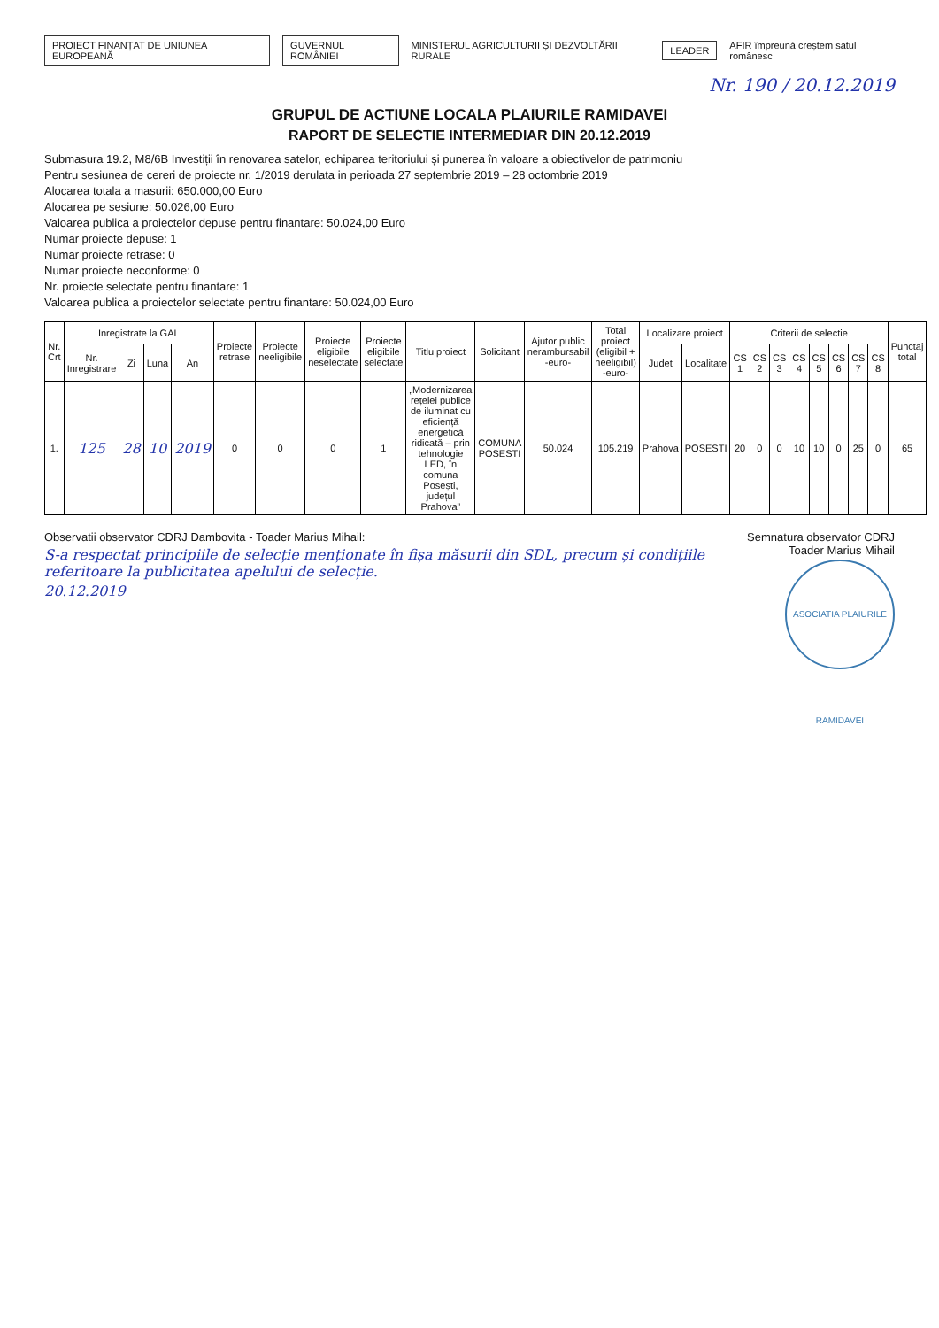PROIECT FINANȚAT DE UNIUNEA EUROPEANĂ GUVERNUL ROMÂNIEI MINISTERUL AGRICULTURII ȘI DEZVOLTĂRII RURALE LEADER AFIR împreună creștem satul românesc
Nr. 190 / 20.12.2019
GRUPUL DE ACTIUNE LOCALA PLAIURILE RAMIDAVEI
RAPORT DE SELECTIE INTERMEDIAR DIN 20.12.2019
Submasura 19.2, M8/6B Investiții în renovarea satelor, echiparea teritoriului și punerea în valoare a obiectivelor de patrimoniu
Pentru sesiunea de cereri de proiecte nr. 1/2019 derulata in perioada 27 septembrie 2019 – 28 octombrie 2019
Alocarea totala a masurii: 650.000,00 Euro
Alocarea pe sesiune: 50.026,00 Euro
Valoarea publica a proiectelor depuse pentru finantare: 50.024,00 Euro
Numar proiecte depuse: 1
Numar proiecte retrase: 0
Numar proiecte neconforme: 0
Nr. proiecte selectate pentru finantare: 1
Valoarea publica a proiectelor selectate pentru finantare: 50.024,00 Euro
| Nr. Crt | Inregistrate la GAL | | | | Proiecte retrase | Proiecte neeligibile | Proiecte eligibile neselectate | Proiecte eligibile selectate | Titlu proiect | Solicitant | Ajutor public nerambursabil -euro- | Total proiect (eligibil + neeligibil) -euro- | Localizare proiect | | Criterii de selectie | | | | | | | | Punctaj total |
| --- | --- | --- | --- | --- | --- | --- | --- | --- | --- | --- | --- | --- | --- | --- | --- | --- | --- | --- | --- | --- | --- | --- | --- |
| | Nr. Inregistrare | Zi | Luna | An | | | | | | | | | Judet | Localitate | CS 1 | CS 2 | CS 3 | CS 4 | CS 5 | CS 6 | CS 7 | CS 8 | |
| 1. | 125 | 28 | 10 | 2019 | 0 | 0 | 0 | 1 | „Modernizarea rețelei publice de iluminat cu eficiență energetică ridicată – prin tehnologie LED, în comuna Posești, județul Prahova” | COMUNA POSESTI | 50.024 | 105.219 | Prahova | POSESTI | 20 | 0 | 0 | 10 | 10 | 0 | 25 | 0 | 65 |
Observatii observator CDRJ Dambovita - Toader Marius Mihail:
S-a respectat principiile de selecție menționate în fișa măsurii din SDL, precum și condițiile referitoare la publicitatea apelului de selecție.
20.12.2019
Semnatura observator CDRJ Toader Marius Mihail
ASOCIATIA PLAIURILE RAMIDAVEI